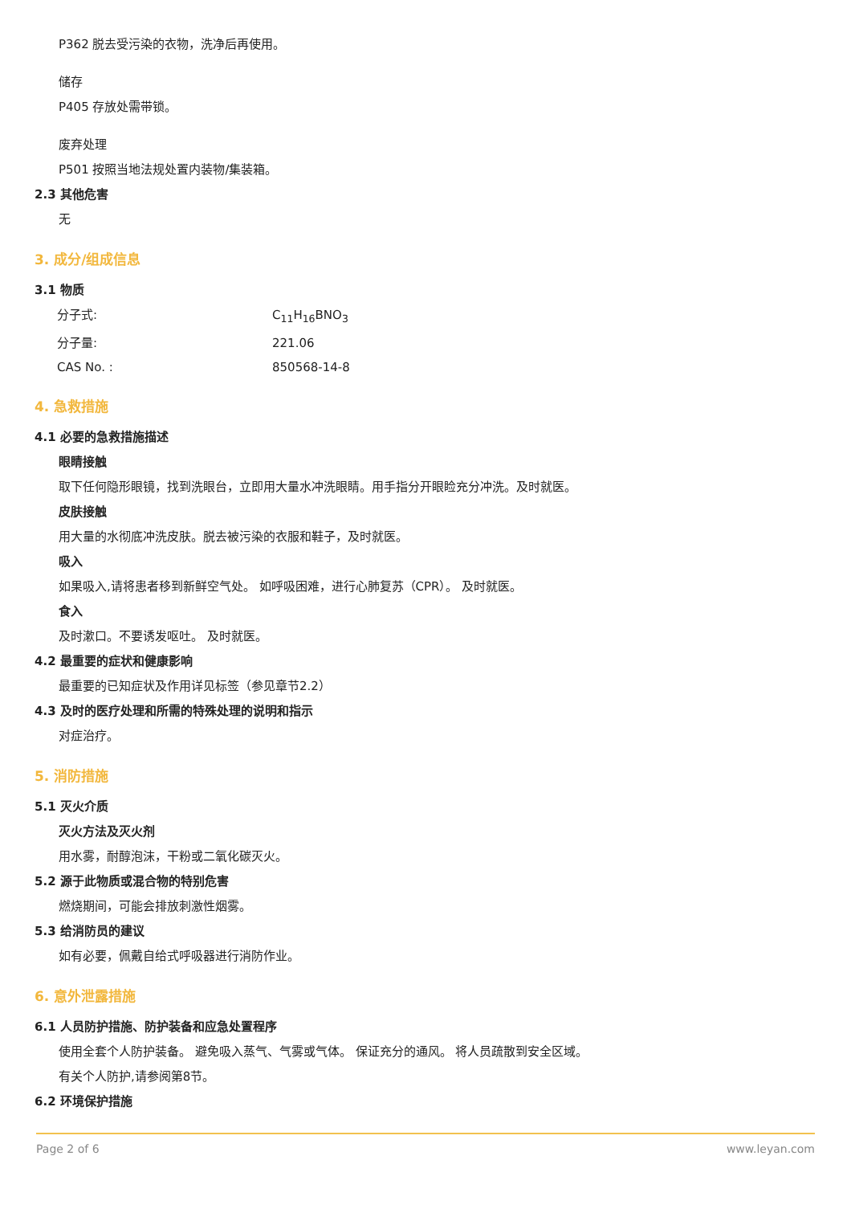P362 脱去受污染的衣物，洗净后再使用。
储存
P405 存放处需带锁。
废弃处理
P501 按照当地法规处置内装物/集装箱。
2.3 其他危害
无
3. 成分/组成信息
3.1 物质
分子式: C<sub>11</sub>H<sub>16</sub>BNO<sub>3</sub>
分子量: 221.06
CAS No. : 850568-14-8
4. 急救措施
4.1 必要的急救措施描述
眼睛接触
取下任何隐形眼镜，找到洗眼台，立即用大量水冲洗眼睛。用手指分开眼睑充分冲洗。及时就医。
皮肤接触
用大量的水彻底冲洗皮肤。脱去被污染的衣服和鞋子，及时就医。
吸入
如果吸入,请将患者移到新鲜空气处。 如呼吸困难，进行心肺复苏（CPR）。 及时就医。
食入
及时漱口。不要诱发呕吐。 及时就医。
4.2 最重要的症状和健康影响
最重要的已知症状及作用详见标签（参见章节2.2）
4.3 及时的医疗处理和所需的特殊处理的说明和指示
对症治疗。
5. 消防措施
5.1 灭火介质
灭火方法及灭火剂
用水雾，耐醇泡沫，干粉或二氧化碳灭火。
5.2 源于此物质或混合物的特别危害
燃烧期间，可能会排放刺激性烟雾。
5.3 给消防员的建议
如有必要，佩戴自给式呼吸器进行消防作业。
6. 意外泄露措施
6.1 人员防护措施、防护装备和应急处置程序
使用全套个人防护装备。 避免吸入蒸气、气雾或气体。 保证充分的通风。 将人员疏散到安全区域。
有关个人防护,请参阅第8节。
6.2 环境保护措施
Page 2 of 6 www.leyan.com